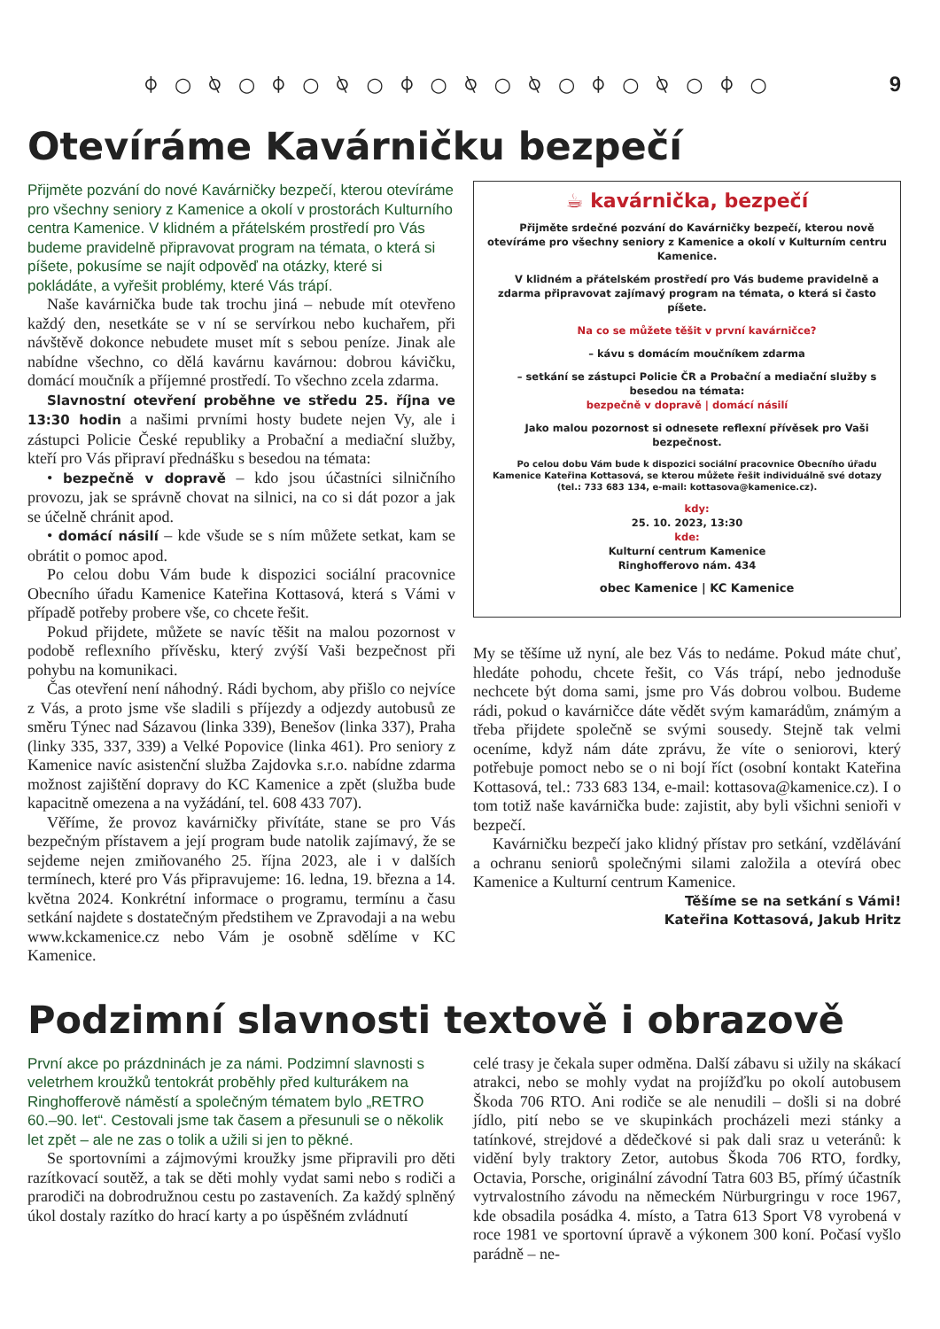⌽ ○ ⍉ ○ ⌽ ○ ⍉ ○ ⌽ ○ ⍉ ○ ⍉ ○ ⌽ ○ ⍉ ○ ⌽ ○
9
Otevíráme Kavárničku bezpečí
Přijměte pozvání do nové Kavárničky bezpečí, kterou otevíráme pro všechny seniory z Kamenice a okolí v prostorách Kulturního centra Kamenice. V klidném a přátelském prostředí pro Vás budeme pravidelně připravovat program na témata, o která si píšete, pokusíme se najít odpověď na otázky, které si pokládáte, a vyřešit problémy, které Vás trápí.
Naše kavárnička bude tak trochu jiná – nebude mít otevřeno každý den, nesetkáte se v ní se servírkou nebo kuchařem, při návštěvě dokonce nebudete muset mít s sebou peníze. Jinak ale nabídne všechno, co dělá kavárnu kavárnou: dobrou kávičku, domácí moučník a příjemné prostředí. To všechno zcela zdarma.
Slavnostní otevření proběhne ve středu 25. října ve 13:30 hodin a našimi prvními hosty budete nejen Vy, ale i zástupci Policie České republiky a Probační a mediační služby, kteří pro Vás připraví přednášku s besedou na témata:
• bezpečně v dopravě – kdo jsou účastníci silničního provozu, jak se správně chovat na silnici, na co si dát pozor a jak se účelně chránit apod.
• domácí násilí – kde všude se s ním můžete setkat, kam se obrátit o pomoc apod.
Po celou dobu Vám bude k dispozici sociální pracovnice Obecního úřadu Kamenice Kateřina Kottasová, která s Vámi v případě potřeby probere vše, co chcete řešit.
Pokud přijdete, můžete se navíc těšit na malou pozornost v podobě reflexního přívěsku, který zvýší Vaši bezpečnost při pohybu na komunikaci.
Čas otevření není náhodný. Rádi bychom, aby přišlo co nejvíce z Vás, a proto jsme vše sladili s příjezdy a odjezdy autobusů ze směru Týnec nad Sázavou (linka 339), Benešov (linka 337), Praha (linky 335, 337, 339) a Velké Popovice (linka 461). Pro seniory z Kamenice navíc asistenční služba Zajdovka s.r.o. nabídne zdarma možnost zajištění dopravy do KC Kamenice a zpět (služba bude kapacitně omezena a na vyžádání, tel. 608 433 707).
Věříme, že provoz kavárničky přivítáte, stane se pro Vás bezpečným přístavem a její program bude natolik zajímavý, že se sejdeme nejen zmiňovaného 25. října 2023, ale i v dalších termínech, které pro Vás připravujeme: 16. ledna, 19. března a 14. května 2024. Konkrétní informace o programu, termínu a času setkání najdete s dostatečným předstihem ve Zpravodaji a na webu www.kckamenice.cz nebo Vám je osobně sdělíme v KC Kamenice.
☕ kavárnička, bezpečí
Přijměte srdečné pozvání do Kavárničky bezpečí, kterou nově otevíráme pro všechny seniory z Kamenice a okolí v Kulturním centru Kamenice.
V klidném a přátelském prostředí pro Vás budeme pravidelně a zdarma připravovat zajímavý program na témata, o která si často píšete.
Na co se můžete těšit v první kavárničce?
– kávu s domácím moučníkem zdarma
– setkání se zástupci Policie ČR a Probační a mediační služby s besedou na témata:
bezpečně v dopravě | domácí násilí
Jako malou pozornost si odnesete reflexní přívěsek pro Vaši bezpečnost.
Po celou dobu Vám bude k dispozici sociální pracovnice Obecního úřadu Kamenice Kateřina Kottasová, se kterou můžete řešit individuálně své dotazy (tel.: 733 683 134, e-mail: kottasova@kamenice.cz).
kdy:
25. 10. 2023, 13:30
kde:
Kulturní centrum Kamenice
Ringhofferovo nám. 434
obec Kamenice | KC Kamenice
My se těšíme už nyní, ale bez Vás to nedáme. Pokud máte chuť, hledáte pohodu, chcete řešit, co Vás trápí, nebo jednoduše nechcete být doma sami, jsme pro Vás dobrou volbou. Budeme rádi, pokud o kavárničce dáte vědět svým kamarádům, známým a třeba přijdete společně se svými sousedy. Stejně tak velmi oceníme, když nám dáte zprávu, že víte o seniorovi, který potřebuje pomoct nebo se o ni bojí říct (osobní kontakt Kateřina Kottasová, tel.: 733 683 134, e-mail: kottasova@kamenice.cz). I o tom totiž naše kavárnička bude: zajistit, aby byli všichni senioři v bezpečí.
Kavárničku bezpečí jako klidný přístav pro setkání, vzdělávání a ochranu seniorů společnými silami založila a otevírá obec Kamenice a Kulturní centrum Kamenice.
Těšíme se na setkání s Vámi!
Kateřina Kottasová, Jakub Hritz
Podzimní slavnosti textově i obrazově
První akce po prázdninách je za námi. Podzimní slavnosti s veletrhem kroužků tentokrát proběhly před kulturákem na Ringhofferově náměstí a společným tématem bylo „RETRO 60.–90. let“. Cestovali jsme tak časem a přesunuli se o několik let zpět – ale ne zas o tolik a užili si jen to pěkné.
Se sportovními a zájmovými kroužky jsme připravili pro děti razítkovací soutěž, a tak se děti mohly vydat sami nebo s rodiči a prarodiči na dobrodružnou cestu po zastaveních. Za každý splněný úkol dostaly razítko do hrací karty a po úspěšném zvládnutí
celé trasy je čekala super odměna. Další zábavu si užily na skákací atrakci, nebo se mohly vydat na projížďku po okolí autobusem Škoda 706 RTO. Ani rodiče se ale nenudili – došli si na dobré jídlo, pití nebo se ve skupinkách procházeli mezi stánky a tatínkové, strejdové a dědečkové si pak dali sraz u veteránů: k vidění byly traktory Zetor, autobus Škoda 706 RTO, fordky, Octavia, Porsche, originální závodní Tatra 603 B5, přímý účastník vytrvalostního závodu na německém Nürburgringu v roce 1967, kde obsadila posádka 4. místo, a Tatra 613 Sport V8 vyrobená v roce 1981 ve sportovní úpravě a výkonem 300 koní. Počasí vyšlo parádně – ne-